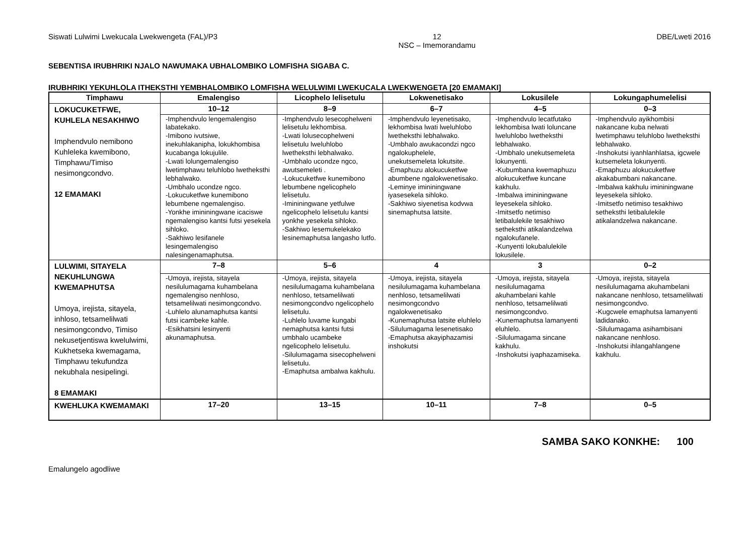Siswati Lulwimi Lwekucala Lwekwengeta (FAL)/P3 12
NSC – Imemorandamu DBE/Lweti 2016
SEBENTISA IRUBHRIKI NJALO NAWUMAKA UBHALOMBIKO LOMFISHA SIGABA C.
IRUBHRIKI YEKUHLOLA ITHEKSTHI YEMBHALOMBIKO LOMFISHA WELULWIMI LWEKUCALA LWEKWENGETA [20 EMAMAKI]
| Timphawu | Emalengiso | Licophelo lelisetulu | Lokwenetisako | Lokusilele | Lokungaphumelelisi |
| --- | --- | --- | --- | --- | --- |
| LOKUCUKETFWE, KUHLELA NESAKHIWO Imphendvulo nemibono Kuhleleka kwemibono, Timphawu/Timiso nesimongcondvo. 12 EMAMAKI | 10–12 | 8–9 | 6–7 | 4–5 | 0–3 |
| | -Imphendvulo lengemalengiso labatekako. -Imibono ivutsiwe, inekuhlakanipha, lokukhombisa kucabanga lokujulile. -Lwati lolungemalengiso lwetimphawu teluhlobo lwetheksthi lebhalwako. -Umbhalo ucondze ngco. -Lokucuketfwe kunemibono lebumbene ngemalengiso. -Yonkhe imininingwane icaciswe ngemalengiso kantsi futsi yesekela sihloko. -Sakhiwo lesifanele lesingemalengiso nalesingenamaphutsa. | -Imphendvulo lesecophelweni lelisetulu lekhombisa. -Lwati lolusecophelweni lelisetulu lweluhlobo lwetheksthi lebhalwako. -Umbhalo ucondze ngco, awutsemeleti . -Lokucuketfwe kunemibono lebumbene ngelicophelo lelisetulu. -Imininingwane yetfulwe ngelicophelo lelisetulu kantsi yonkhe yesekela sihloko. -Sakhiwo lesemukelekako lesinemaphutsa langasho lutfo. | -Imphendvulo leyenetisako, lekhombisa lwati lweluhlobo lwetheksthi lebhalwako. -Umbhalo awukacondzi ngco ngalokuphelele, unekutsemeleta lokutsite. -Emaphuzu alokucuketfwe abumbene ngalokwenetisako. -Leminye imininingwane iyasesekela sihloko. -Sakhiwo siyenetisa kodvwa sinemaphutsa latsite. | -Imphendvulo lecatfutako lekhombisa lwati loluncane lweluhlobo lwetheksthi lebhalwako. -Umbhalo unekutsemeleta lokunyenti. -Kubumbana kwemaphuzu alokucuketfwe kuncane kakhulu. -Imbalwa imininingwane leyesekela sihloko. -Imitsetfo netimiso letibalulekile tesakhiwo setheksthi atikalandzelwa ngalokufanele. -Kunyenti lokubalulekile lokusilele. | -Imphendvulo ayikhombisi nakancane kuba nelwati lwetimphawu teluhlobo lwetheksthi lebhalwako. -Inshokutsi iyanhlanhlatsa, igcwele kutsemeleta lokunyenti. -Emaphuzu alokucuketfwe akakabumbani nakancane. -Imbalwa kakhulu imininingwane leyesekela sihloko. -Imitsetfo netimiso tesakhiwo setheksthi letibalulekile atikalandzelwa nakancane. |
| LULWIMI, SITAYELA NEKUHLUNGWA KWEMAPHUTSA Umoya, irejista, sitayela, inhloso, tetsamelilwati nesimongcondvo, Timiso nekusetjentiswa kwelulwimi, Kukhetseka kwemagama, Timphawu tekufundza nekubhala nesipelingi. 8 EMAMAKI | 7–8 | 5–6 | 4 | 3 | 0–2 |
| | -Umoya, irejista, sitayela nesilulumagama kuhambelana ngemalengiso nenhloso, tetsamelilwati nesimongcondvo. -Luhlelo alunamaphutsa kantsi futsi icambeke kahle. -Esikhatsini lesinyenti akunamaphutsa. | -Umoya, irejista, sitayela nesilulumagama kuhambelana nenhloso, tetsamelilwati nesimongcondvo ngelicophelo lelisetulu. -Luhlelo luvame kungabi nemaphutsa kantsi futsi umbhalo ucambeke ngelicophelo lelisetulu. -Silulumagama sisecophelweni lelisetulu. -Emaphutsa ambalwa kakhulu. | -Umoya, irejista, sitayela nesilulumagama kuhambelana nenhloso, tetsamelilwati nesimongcondvo ngalokwenetisako -Kunemaphutsa latsite eluhlelo -Silulumagama lesenetisako -Emaphutsa akayiphazamisi inshokutsi | -Umoya, irejista, sitayela nesilulumagama akuhambelani kahle nenhloso, tetsamelilwati nesimongcondvo. -Kunemaphutsa lamanyenti eluhlelo. -Silulumagama sincane kakhulu. -Inshokutsi iyaphazamiseka. | -Umoya, irejista, sitayela nesilulumagama akuhambelani nakancane nenhloso, tetsamelilwati nesimongcondvo. -Kugcwele emaphutsa lamanyenti ladidanako. -Silulumagama asihambisani nakancane nenhloso. -Inshokutsi ihlangahlangene kakhulu. |
| KWEHLUKA KWEMAMAKI | 17–20 | 13–15 | 10–11 | 7–8 | 0–5 |
SAMBA SAKO KONKHE: 100
Emalungelo agodliwe